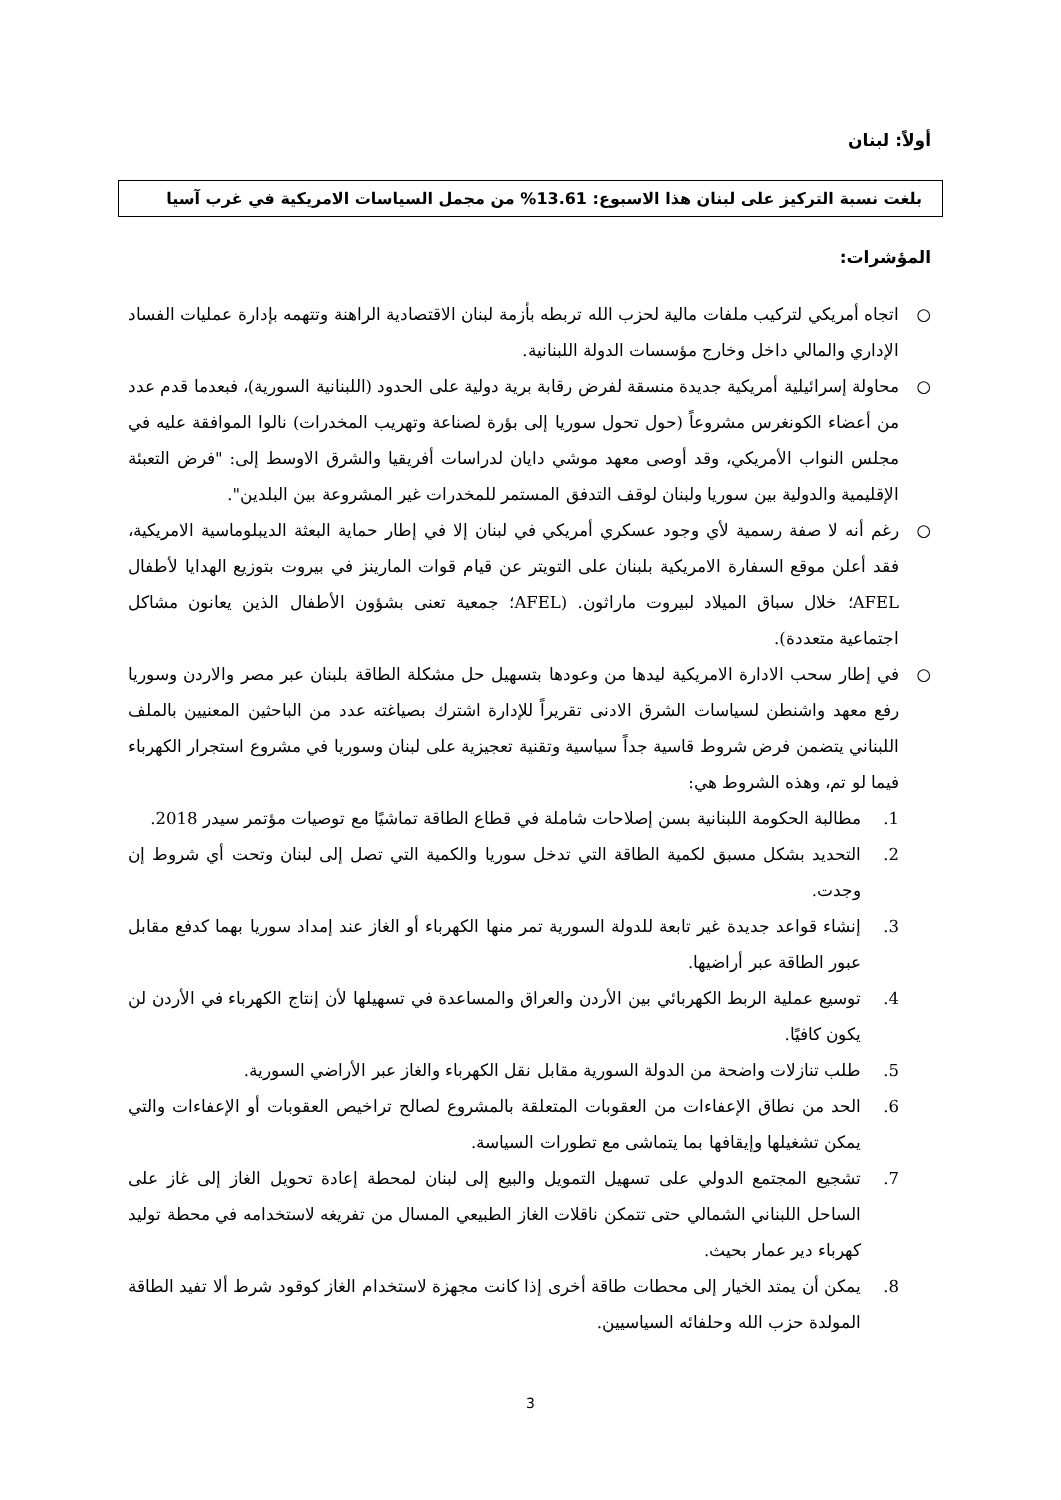أولاً: لبنان
بلغت نسبة التركيز على لبنان هذا الاسبوع: 13.61% من مجمل السياسات الامريكية في غرب آسيا
المؤشرات:
○ اتجاه أمريكي لتركيب ملفات مالية لحزب الله تربطه بأزمة لبنان الاقتصادية الراهنة وتتهمه بإدارة عمليات الفساد الإداري والمالي داخل وخارج مؤسسات الدولة اللبنانية.
○ محاولة إسرائيلية أمريكية جديدة منسقة لفرض رقابة برية دولية على الحدود (اللبنانية السورية)، فبعدما قدم عدد من أعضاء الكونغرس مشروعاً (حول تحول سوريا إلى بؤرة لصناعة وتهريب المخدرات) نالوا الموافقة عليه في مجلس النواب الأمريكي، وقد أوصى معهد موشي دايان لدراسات أفريقيا والشرق الاوسط إلى: "فرض التعبئة الإقليمية والدولية بين سوريا ولبنان لوقف التدفق المستمر للمخدرات غير المشروعة بين البلدين".
○ رغم أنه لا صفة رسمية لأي وجود عسكري أمريكي في لبنان إلا في إطار حماية البعثة الديبلوماسية الامريكية، فقد أعلن موقع السفارة الامريكية بلبنان على التويتر عن قيام قوات المارينز في بيروت بتوزيع الهدايا لأطفال AFEL؛ خلال سباق الميلاد لبيروت ماراثون. (AFEL؛ جمعية تعنى بشؤون الأطفال الذين يعانون مشاكل اجتماعية متعددة).
○ في إطار سحب الادارة الامريكية ليدها من وعودها بتسهيل حل مشكلة الطاقة بلبنان عبر مصر والاردن وسوريا رفع معهد واشنطن لسياسات الشرق الادنى تقريراً للإدارة اشترك بصياغته عدد من الباحثين المعنيين بالملف اللبناني يتضمن فرض شروط قاسية جداً سياسية وتقنية تعجيزية على لبنان وسوريا في مشروع استجرار الكهرباء فيما لو تم، وهذه الشروط هي:
1. مطالبة الحكومة اللبنانية بسن إصلاحات شاملة في قطاع الطاقة تماشيًا مع توصيات مؤتمر سيدر 2018.
2. التحديد بشكل مسبق لكمية الطاقة التي تدخل سوريا والكمية التي تصل إلى لبنان وتحت أي شروط إن وجدت.
3. إنشاء قواعد جديدة غير تابعة للدولة السورية تمر منها الكهرباء أو الغاز عند إمداد سوريا بهما كدفع مقابل عبور الطاقة عبر أراضيها.
4. توسيع عملية الربط الكهربائي بين الأردن والعراق والمساعدة في تسهيلها لأن إنتاج الكهرباء في الأردن لن يكون كافيًا.
5. طلب تنازلات واضحة من الدولة السورية مقابل نقل الكهرباء والغاز عبر الأراضي السورية.
6. الحد من نطاق الإعفاءات من العقوبات المتعلقة بالمشروع لصالح تراخيص العقوبات أو الإعفاءات والتي يمكن تشغيلها وإيقافها بما يتماشى مع تطورات السياسة.
7. تشجيع المجتمع الدولي على تسهيل التمويل والبيع إلى لبنان لمحطة إعادة تحويل الغاز إلى غاز على الساحل اللبناني الشمالي حتى تتمكن ناقلات الغاز الطبيعي المسال من تفريغه لاستخدامه في محطة توليد كهرباء دير عمار بحيث.
8. يمكن أن يمتد الخيار إلى محطات طاقة أخرى إذا كانت مجهزة لاستخدام الغاز كوقود شرط ألا تفيد الطاقة المولدة حزب الله وحلفائه السياسيين.
3